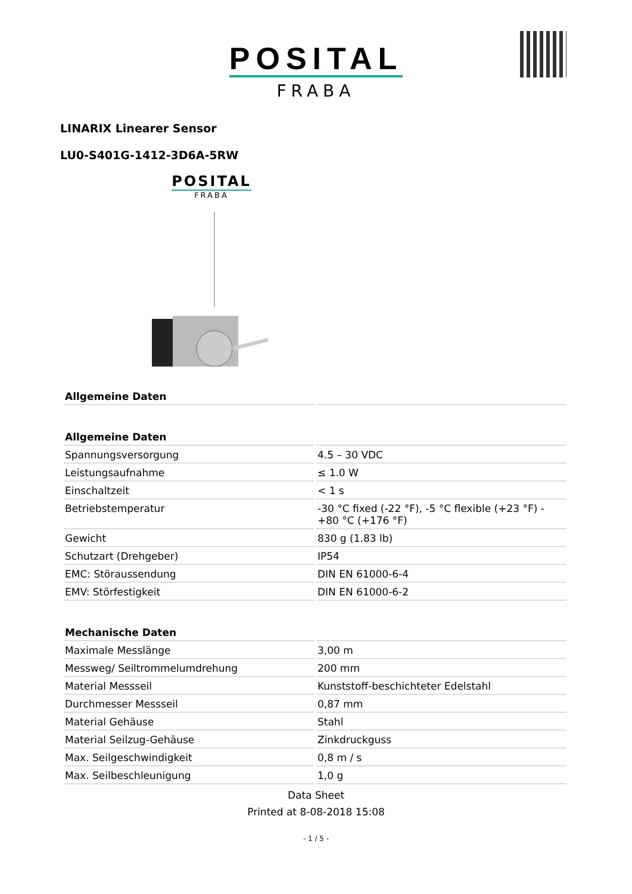POSITAL
FRABA
LINARIX Linearer Sensor
LU0-S401G-1412-3D6A-5RW
POSITAL
FRABA
| Allgemeine Daten | |
| --- | --- |
| Allgemeine Daten | |
| Spannungsversorgung | 4.5 – 30 VDC |
| Leistungsaufnahme | ≤ 1.0 W |
| Einschaltzeit | < 1 s |
| Betriebstemperatur | -30 °C fixed (-22 °F), -5 °C flexible (+23 °F) - +80 °C (+176 °F) |
| Gewicht | 830 g (1.83 lb) |
| Schutzart (Drehgeber) | IP54 |
| EMC: Störaussendung | DIN EN 61000-6-4 |
| EMV: Störfestigkeit | DIN EN 61000-6-2 |
| Mechanische Daten | |
| Maximale Messlänge | 3,00 m |
| Messweg/ Seiltrommelumdrehung | 200 mm |
| Material Messseil | Kunststoff-beschichteter Edelstahl |
| Durchmesser Messseil | 0,87 mm |
| Material Gehäuse | Stahl |
| Material Seilzug-Gehäuse | Zinkdruckguss |
| Max. Seilgeschwindigkeit | 0,8 m / s |
| Max. Seilbeschleunigung | 1,0 g |
Data Sheet
Printed at 8-08-2018 15:08
- 1 / 5 -